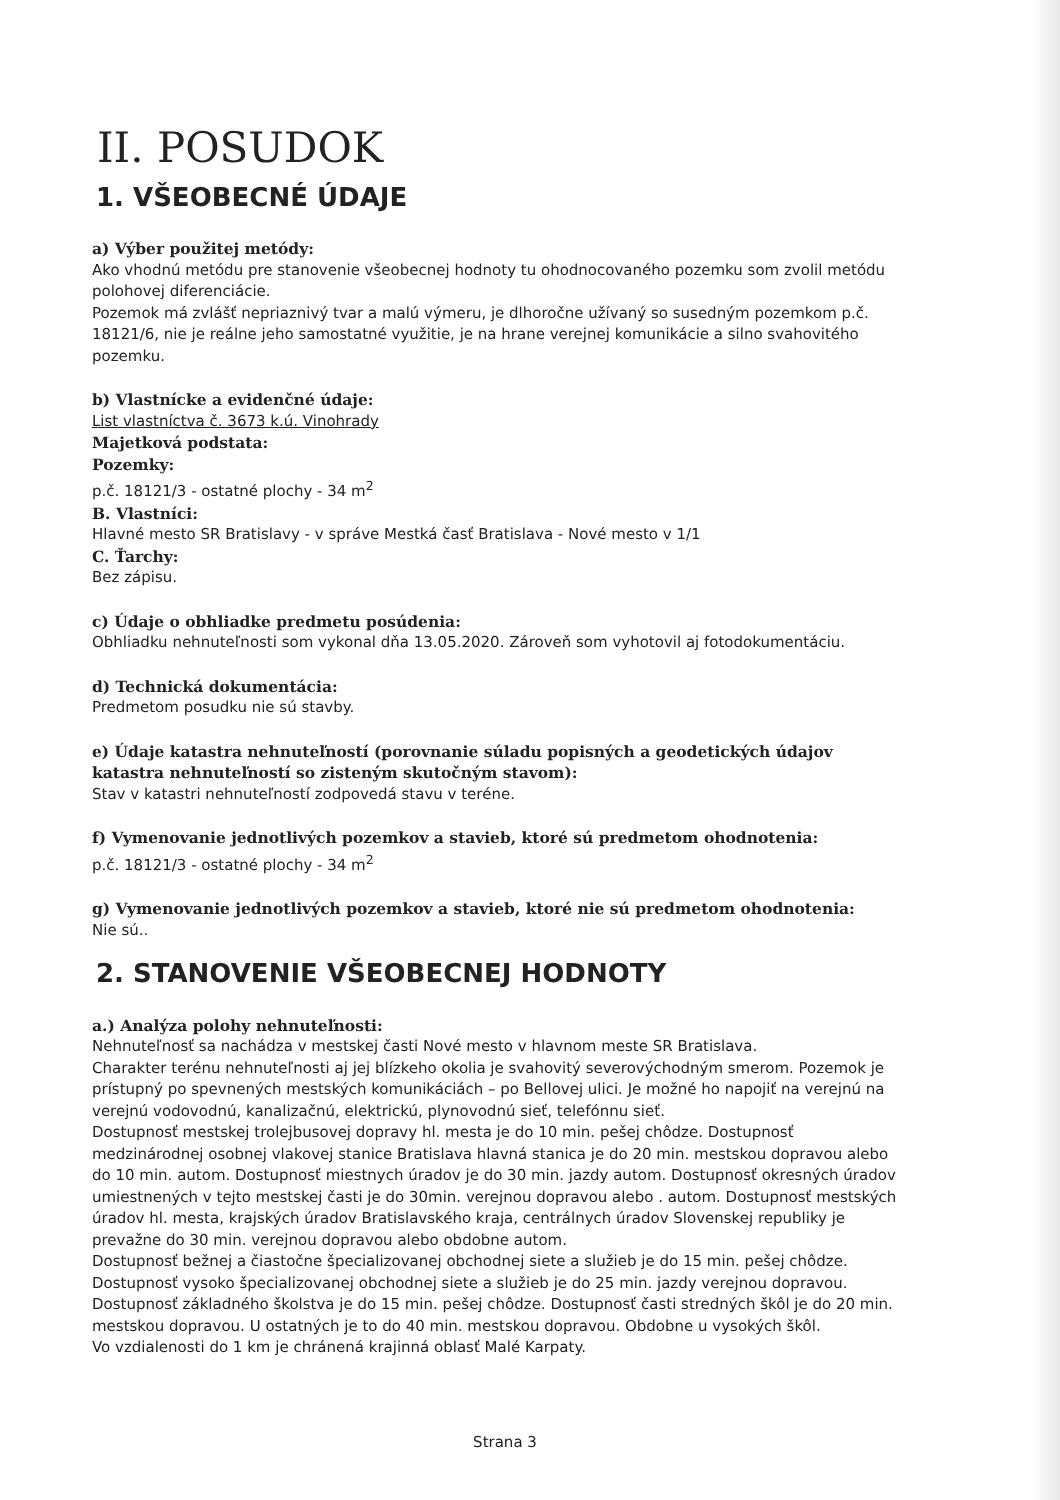II. POSUDOK
1. VŠEOBECNÉ ÚDAJE
a) Výber použitej metódy:
Ako vhodnú metódu pre stanovenie všeobecnej hodnoty tu ohodnocovaného pozemku som zvolil metódu polohovej diferenciácie.
Pozemok má zvlášť nepriaznivý tvar a malú výmeru, je dlhoročne užívaný so susedným pozemkom p.č. 18121/6, nie je reálne jeho samostatné využitie, je na hrane verejnej komunikácie a silno svahovitého pozemku.
b) Vlastnícke a evidenčné údaje:
List vlastníctva č. 3673 k.ú. Vinohrady
Majetková podstata:
Pozemky:
p.č. 18121/3 - ostatné plochy - 34 m<sup>2</sup>
B. Vlastníci:
Hlavné mesto SR Bratislavy - v správe Mestká časť Bratislava - Nové mesto v 1/1
C. Ťarchy:
Bez zápisu.
c) Údaje o obhliadke predmetu posúdenia:
Obhliadku nehnuteľnosti som vykonal dňa 13.05.2020. Zároveň som vyhotovil aj fotodokumentáciu.
d) Technická dokumentácia:
Predmetom posudku nie sú stavby.
e) Údaje katastra nehnuteľností (porovnanie súladu popisných a geodetických údajov katastra nehnuteľností so zisteným skutočným stavom):
Stav v katastri nehnuteľností zodpovedá stavu v teréne.
f) Vymenovanie jednotlivých pozemkov a stavieb, ktoré sú predmetom ohodnotenia:
p.č. 18121/3 - ostatné plochy - 34 m<sup>2</sup>
g) Vymenovanie jednotlivých pozemkov a stavieb, ktoré nie sú predmetom ohodnotenia:
Nie sú..
2. STANOVENIE VŠEOBECNEJ HODNOTY
a.) Analýza polohy nehnuteľnosti:
Nehnuteľnosť sa nachádza v mestskej časti Nové mesto v hlavnom meste SR Bratislava.
Charakter terénu nehnuteľnosti aj jej blízkeho okolia je svahovitý severovýchodným smerom. Pozemok je prístupný po spevnených mestských komunikáciách – po Bellovej ulici. Je možné ho napojiť na verejnú na verejnú vodovodnú, kanalizačnú, elektrickú, plynovodnú sieť, telefónnu sieť.
Dostupnosť mestskej trolejbusovej dopravy hl. mesta je do 10 min. pešej chôdze. Dostupnosť medzinárodnej osobnej vlakovej stanice Bratislava hlavná stanica je do 20 min. mestskou dopravou alebo do 10 min. autom. Dostupnosť miestnych úradov je do 30 min. jazdy autom. Dostupnosť okresných úradov umiestnených v tejto mestskej časti je do 30min. verejnou dopravou alebo . autom. Dostupnosť mestských úradov hl. mesta, krajských úradov Bratislavského kraja, centrálnych úradov Slovenskej republiky je prevažne do 30 min. verejnou dopravou alebo obdobne autom.
Dostupnosť bežnej a čiastočne špecializovanej obchodnej siete a služieb je do 15 min. pešej chôdze. Dostupnosť vysoko špecializovanej obchodnej siete a služieb je do 25 min. jazdy verejnou dopravou. Dostupnosť základného školstva je do 15 min. pešej chôdze. Dostupnosť časti stredných škôl je do 20 min. mestskou dopravou. U ostatných je to do 40 min. mestskou dopravou. Obdobne u vysokých škôl.
Vo vzdialenosti do 1 km je chránená krajinná oblasť Malé Karpaty.
Strana 3